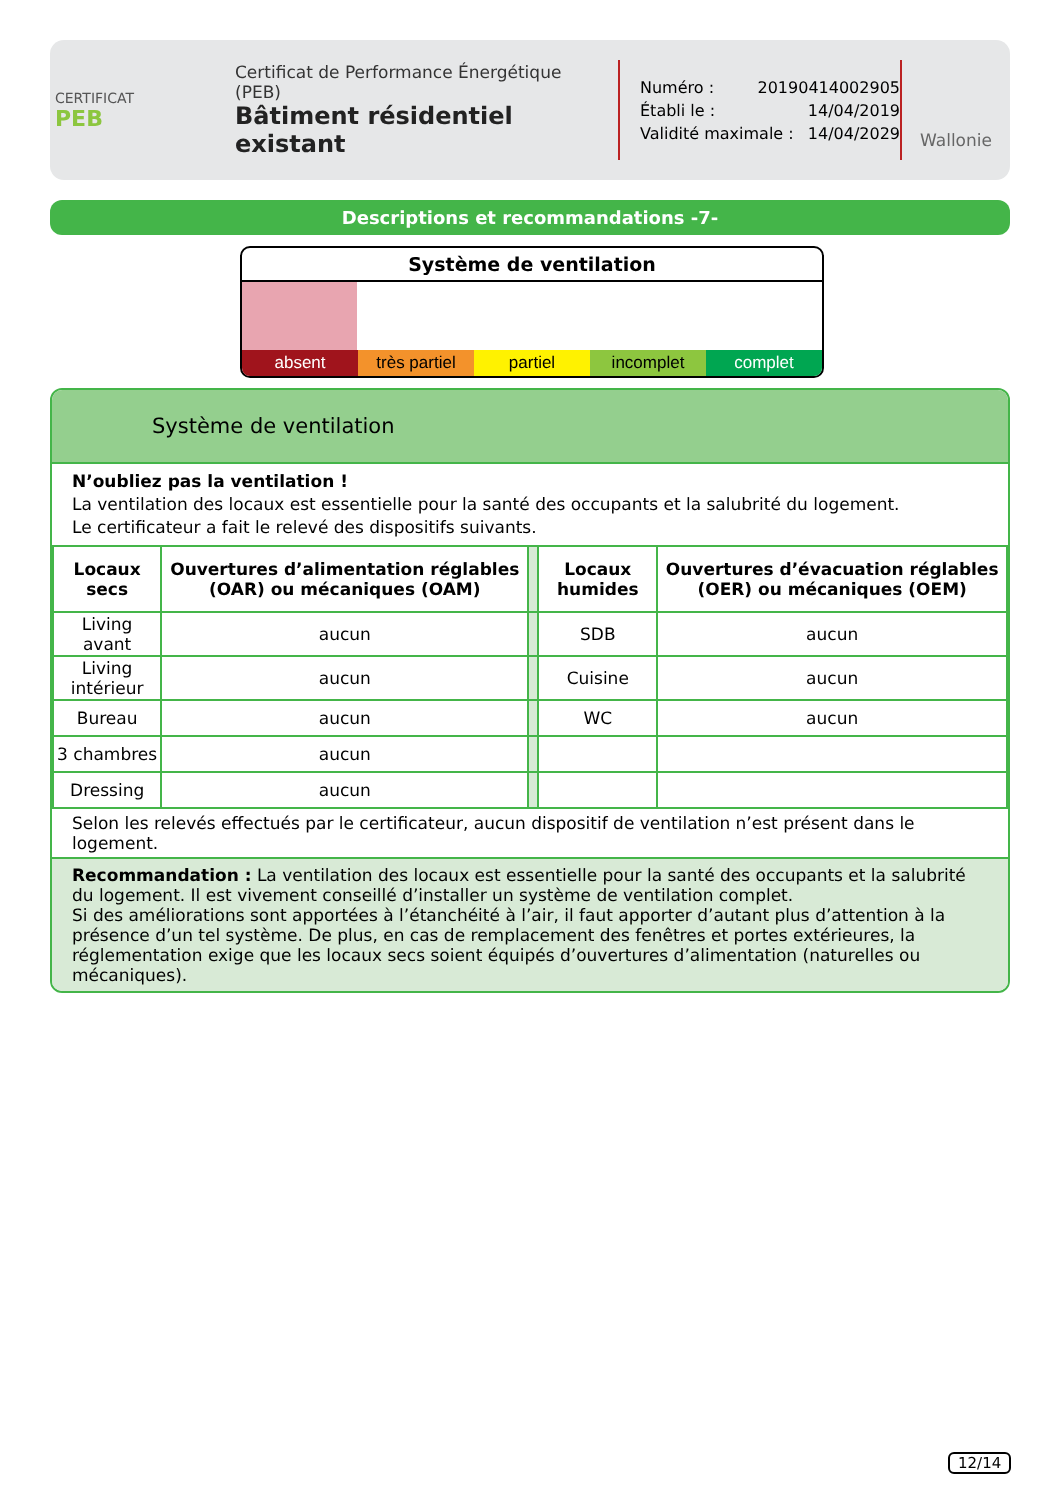CERTIFICAT
PEB
Certificat de Performance Énergétique (PEB)
Bâtiment résidentiel existant
Numéro : 20190414002905
Établi le : 14/04/2019
Validité maximale : 14/04/2029
Wallonie
Descriptions et recommandations -7-
Système de ventilation
absent très partiel partiel incomplet complet
Système de ventilation
N’oubliez pas la ventilation !
La ventilation des locaux est essentielle pour la santé des occupants et la salubrité du logement.
Le certificateur a fait le relevé des dispositifs suivants.
| Locaux secs | Ouvertures d’alimentation réglables (OAR) ou mécaniques (OAM) | | Locaux humides | Ouvertures d’évacuation réglables (OER) ou mécaniques (OEM) |
| Living avant | aucun | | SDB | aucun |
| Living intérieur | aucun | | Cuisine | aucun |
| Bureau | aucun | | WC | aucun |
| 3 chambres | aucun | | | |
| Dressing | aucun | | | |
Selon les relevés effectués par le certificateur, aucun dispositif de ventilation n’est présent dans le logement.
Recommandation : La ventilation des locaux est essentielle pour la santé des occupants et la salubrité du logement. Il est vivement conseillé d’installer un système de ventilation complet.
Si des améliorations sont apportées à l’étanchéité à l’air, il faut apporter d’autant plus d’attention à la présence d’un tel système. De plus, en cas de remplacement des fenêtres et portes extérieures, la réglementation exige que les locaux secs soient équipés d’ouvertures d’alimentation (naturelles ou mécaniques).
12/14